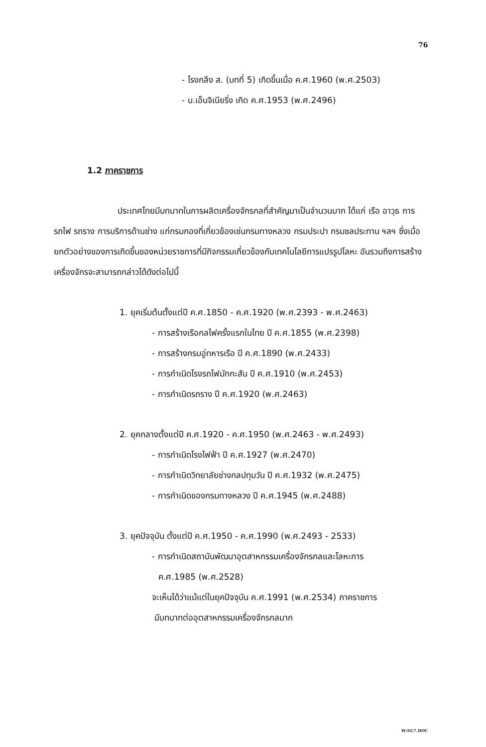76
- โรงกลึง ส. (บทที่ 5) เกิดขึ้นเมื่อ ค.ศ.1960 (พ.ศ.2503)
- บ.เอ็นจิเนียริ่ง เกิด ค.ศ.1953 (พ.ศ.2496)
1.2 ภาคราชการ
ประเทศไทยมีบทบาทในการผลิตเครื่องจักรกลที่สำคัญมาเป็นจำนวนมาก ได้แก่ เรือ อาวุธ การรถไฟ รถราง การบริการด้านช่าง แก่กรมกองที่เกี่ยวข้องเช่นกรมทางหลวง กรมประปา กรมชลประทาน ฯลฯ ซึ่งเมื่อยกตัวอย่างของการเกิดขึ้นของหน่วยราชการที่มีกิจกรรมเกี่ยวข้องกับเทคโนโลยีการแปรรูปโลหะ อันรวมถึงการสร้างเครื่องจักรจะสามารถกล่าวได้ดังต่อไปนี้
1. ยุคเริ่มต้นตั้งแต่ปี ค.ศ.1850 - ค.ศ.1920 (พ.ศ.2393 - พ.ศ.2463)
- การสร้างเรือกลไฟครั้งแรกในไทย ปี ค.ศ.1855 (พ.ศ.2398)
- การสร้างกรมอู่ทหารเรือ ปี ค.ศ.1890 (พ.ศ.2433)
- การกำเนิดโรงรถไฟมักกะสัน ปี ค.ศ.1910 (พ.ศ.2453)
- การกำเนิดรถราง ปี ค.ศ.1920 (พ.ศ.2463)
2. ยุคกลางตั้งแต่ปี ค.ศ.1920 - ค.ศ.1950 (พ.ศ.2463 - พ.ศ.2493)
- การกำเนิดโรงไฟฟ้า ปี ค.ศ.1927 (พ.ศ.2470)
- การกำเนิดวิทยาลัยช่างกลปทุมวัน ปี ค.ศ.1932 (พ.ศ.2475)
- การกำเนิดของกรมทางหลวง ปี ค.ศ.1945 (พ.ศ.2488)
3. ยุคปัจจุบัน ตั้งแต่ปี ค.ศ.1950 - ค.ศ.1990 (พ.ศ.2493 - 2533)
- การกำเนิดสถาบันพัฒนาอุตสาหกรรมเครื่องจักรกลและโลหะการ
ค.ศ.1985 (พ.ศ.2528)
จะเห็นได้ว่าแม้แต่ในยุคปัจจุบัน ค.ศ.1991 (พ.ศ.2534) ภาคราชการ
มีบทบาทต่ออุตสาหกรรมเครื่องจักรกลมาก
W-SU7.DOC